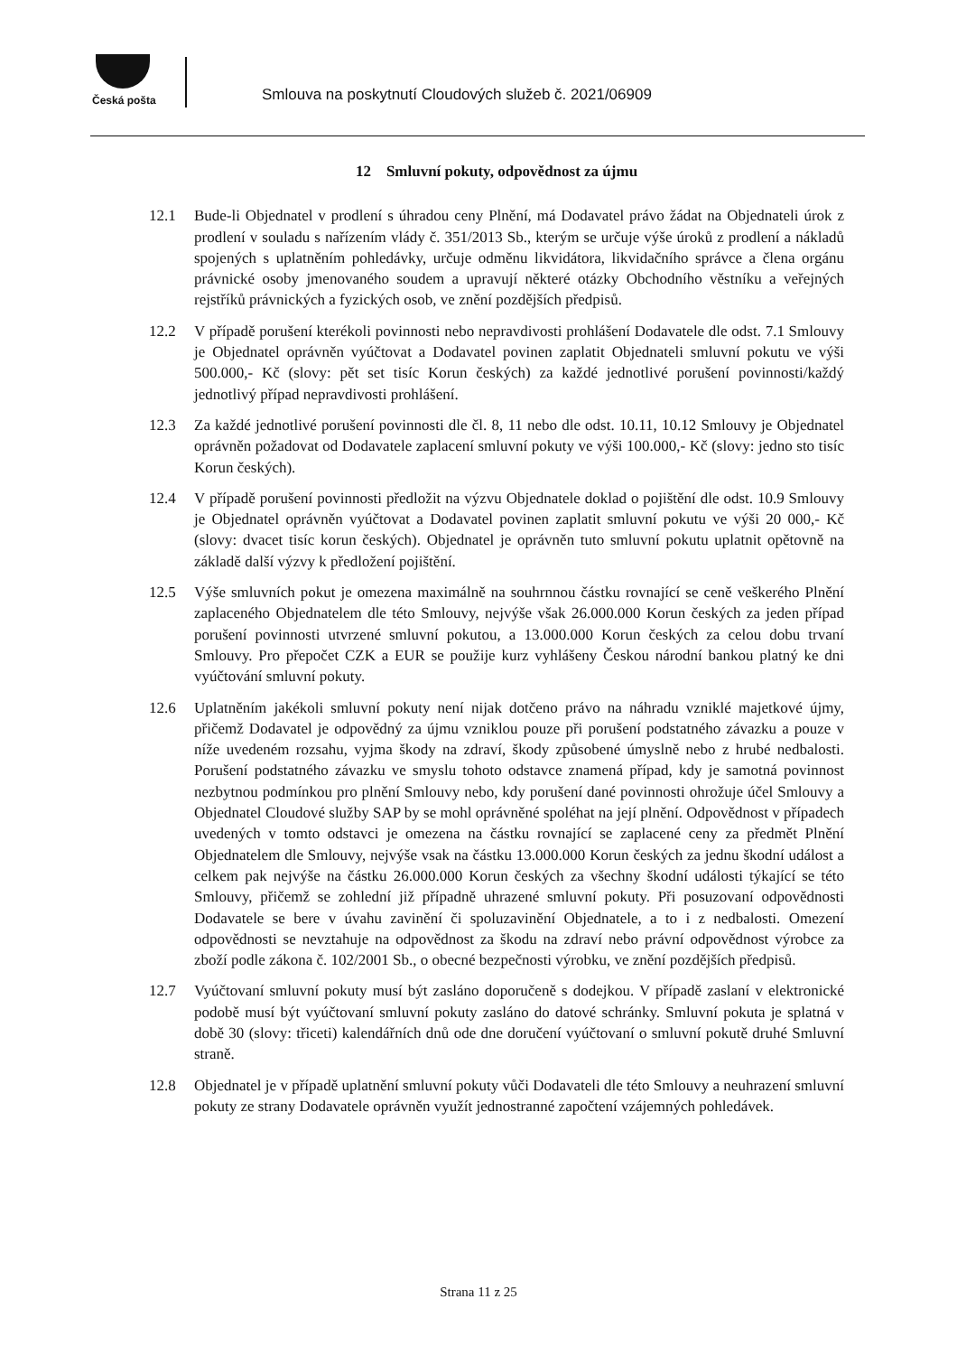Česká pošta
Smlouva na poskytnutí Cloudových služeb č. 2021/06909
12 Smluvní pokuty, odpovědnost za újmu
12.1 Bude-li Objednatel v prodlení s úhradou ceny Plnění, má Dodavatel právo žádat na Objednateli úrok z prodlení v souladu s nařízením vlády č. 351/2013 Sb., kterým se určuje výše úroků z prodlení a nákladů spojených s uplatněním pohledávky, určuje odměnu likvidátora, likvidačního správce a člena orgánu právnické osoby jmenovaného soudem a upravují některé otázky Obchodního věstníku a veřejných rejstříků právnických a fyzických osob, ve znění pozdějších předpisů.
12.2 V případě porušení kterékoli povinnosti nebo nepravdivosti prohlášení Dodavatele dle odst. 7.1 Smlouvy je Objednatel oprávněn vyúčtovat a Dodavatel povinen zaplatit Objednateli smluvní pokutu ve výši 500.000,- Kč (slovy: pět set tisíc Korun českých) za každé jednotlivé porušení povinnosti/každý jednotlivý případ nepravdivosti prohlášení.
12.3 Za každé jednotlivé porušení povinnosti dle čl. 8, 11 nebo dle odst. 10.11, 10.12 Smlouvy je Objednatel oprávněn požadovat od Dodavatele zaplacení smluvní pokuty ve výši 100.000,- Kč (slovy: jedno sto tisíc Korun českých).
12.4 V případě porušení povinnosti předložit na výzvu Objednatele doklad o pojištění dle odst. 10.9 Smlouvy je Objednatel oprávněn vyúčtovat a Dodavatel povinen zaplatit smluvní pokutu ve výši 20 000,- Kč (slovy: dvacet tisíc korun českých). Objednatel je oprávněn tuto smluvní pokutu uplatnit opětovně na základě další výzvy k předložení pojištění.
12.5 Výše smluvních pokut je omezena maximálně na souhrnnou částku rovnající se ceně veškerého Plnění zaplaceného Objednatelem dle této Smlouvy, nejvýše však 26.000.000 Korun českých za jeden případ porušení povinnosti utvrzené smluvní pokutou, a 13.000.000 Korun českých za celou dobu trvaní Smlouvy. Pro přepočet CZK a EUR se použije kurz vyhlášeny Českou národní bankou platný ke dni vyúčtování smluvní pokuty.
12.6 Uplatněním jakékoli smluvní pokuty není nijak dotčeno právo na náhradu vzniklé majetkové újmy, přičemž Dodavatel je odpovědný za újmu vzniklou pouze při porušení podstatného závazku a pouze v níže uvedeném rozsahu, vyjma škody na zdraví, škody způsobené úmyslně nebo z hrubé nedbalosti. Porušení podstatného závazku ve smyslu tohoto odstavce znamená případ, kdy je samotná povinnost nezbytnou podmínkou pro plnění Smlouvy nebo, kdy porušení dané povinnosti ohrožuje účel Smlouvy a Objednatel Cloudové služby SAP by se mohl oprávněné spoléhat na její plnění. Odpovědnost v případech uvedených v tomto odstavci je omezena na částku rovnající se zaplacené ceny za předmět Plnění Objednatelem dle Smlouvy, nejvýše vsak na částku 13.000.000 Korun českých za jednu škodní událost a celkem pak nejvýše na částku 26.000.000 Korun českých za všechny škodní události týkající se této Smlouvy, přičemž se zohlední již případně uhrazené smluvní pokuty. Při posuzovaní odpovědnosti Dodavatele se bere v úvahu zavinění či spoluzavinění Objednatele, a to i z nedbalosti. Omezení odpovědnosti se nevztahuje na odpovědnost za škodu na zdraví nebo právní odpovědnost výrobce za zboží podle zákona č. 102/2001 Sb., o obecné bezpečnosti výrobku, ve znění pozdějších předpisů.
12.7 Vyúčtovaní smluvní pokuty musí být zasláno doporučeně s dodejkou. V případě zaslaní v elektronické podobě musí být vyúčtovaní smluvní pokuty zasláno do datové schránky. Smluvní pokuta je splatná v době 30 (slovy: třiceti) kalendářních dnů ode dne doručení vyúčtovaní o smluvní pokutě druhé Smluvní straně.
12.8 Objednatel je v případě uplatnění smluvní pokuty vůči Dodavateli dle této Smlouvy a neuhrazení smluvní pokuty ze strany Dodavatele oprávněn využít jednostranné započtení vzájemných pohledávek.
Strana 11 z 25